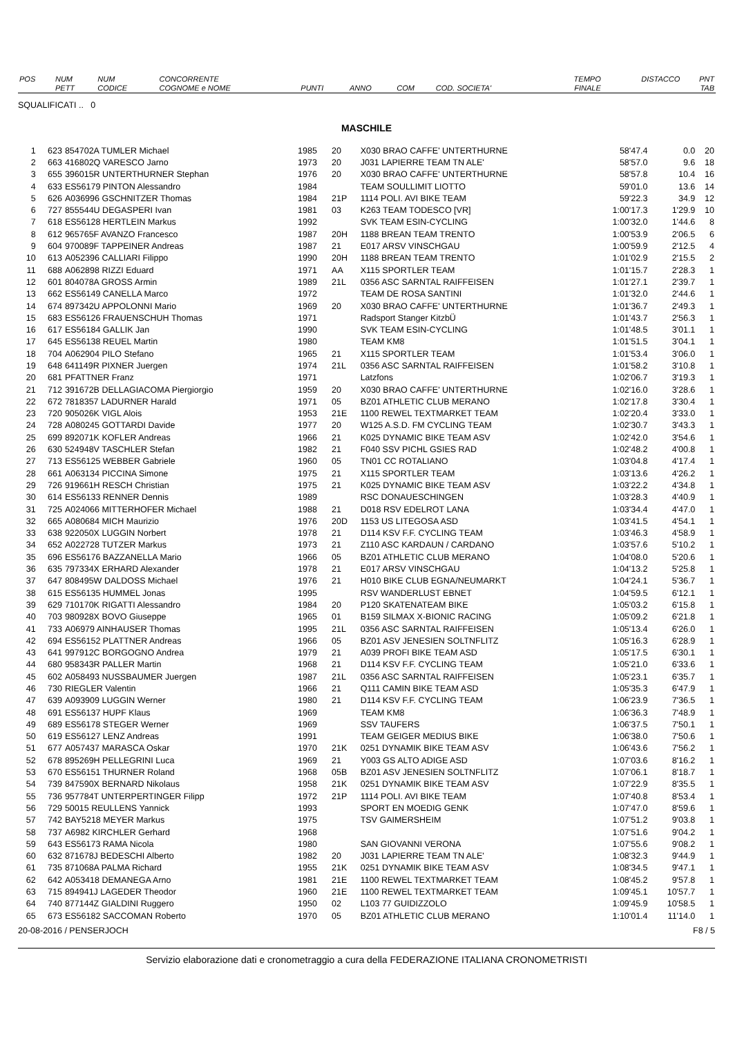| POS | NUM | NUM | CONCORRENTE | | | | | TEMPO | DISTACCO | PNT |
| --- | --- | --- | --- | --- | --- | --- | --- | --- | --- | --- |
| | PETT | CODICE | COGNOME e NOME | PUNTI | ANNO | COM | COD. SOCIETA' | FINALE | | TAB |
SQUALIFICATI .. 0
MASCHILE
| 1 | 623 | 854702A TUMLER Michael | 1985 | 20 | X030 BRAO CAFFE' UNTERTHURNE | 58'47.4 | 0.0 | 20 |
| 2 | 663 | 416802Q VARESCO Jarno | 1973 | 20 | J031 LAPIERRE TEAM TN ALE' | 58'57.0 | 9.6 | 18 |
| 3 | 655 | 396015R UNTERTHURNER Stephan | 1976 | 20 | X030 BRAO CAFFE' UNTERTHURNE | 58'57.8 | 10.4 | 16 |
| 4 | 633 | ES56179 PINTON Alessandro | 1984 | | TEAM SOULLIMIT LIOTTO | 59'01.0 | 13.6 | 14 |
| 5 | 626 | A036996 GSCHNITZER Thomas | 1984 | 21P | 1114 POLI. AVI BIKE TEAM | 59'22.3 | 34.9 | 12 |
| 6 | 727 | 855544U DEGASPERI Ivan | 1981 | 03 | K263 TEAM TODESCO [VR] | 1:00'17.3 | 1'29.9 | 10 |
| 7 | 618 | ES56128 HERTLEIN Markus | 1992 | | SVK TEAM ESIN-CYCLING | 1:00'32.0 | 1'44.6 | 8 |
| 8 | 612 | 965765F AVANZO Francesco | 1987 | 20H | 1188 BREAN TEAM TRENTO | 1:00'53.9 | 2'06.5 | 6 |
| 9 | 604 | 970089F TAPPEINER Andreas | 1987 | 21 | E017 ARSV VINSCHGAU | 1:00'59.9 | 2'12.5 | 4 |
| 10 | 613 | A052396 CALLIARI Filippo | 1990 | 20H | 1188 BREAN TEAM TRENTO | 1:01'02.9 | 2'15.5 | 2 |
| 11 | 688 | A062898 RIZZI Eduard | 1971 | AA | X115 SPORTLER TEAM | 1:01'15.7 | 2'28.3 | 1 |
| 12 | 601 | 804078A GROSS Armin | 1989 | 21L | 0356 ASC SARNTAL RAIFFEISEN | 1:01'27.1 | 2'39.7 | 1 |
| 13 | 662 | ES56149 CANELLA Marco | 1972 | | TEAM DE ROSA SANTINI | 1:01'32.0 | 2'44.6 | 1 |
| 14 | 674 | 897342U APPOLONNI Mario | 1969 | 20 | X030 BRAO CAFFE' UNTERTHURNE | 1:01'36.7 | 2'49.3 | 1 |
| 15 | 683 | ES56126 FRAUENSCHUH Thomas | 1971 | | Radsport Stanger KitzbÜ | 1:01'43.7 | 2'56.3 | 1 |
| 16 | 617 | ES56184 GALLIK Jan | 1990 | | SVK TEAM ESIN-CYCLING | 1:01'48.5 | 3'01.1 | 1 |
| 17 | 645 | ES56138 REUEL Martin | 1980 | | TEAM KM8 | 1:01'51.5 | 3'04.1 | 1 |
| 18 | 704 | A062904 PILO Stefano | 1965 | 21 | X115 SPORTLER TEAM | 1:01'53.4 | 3'06.0 | 1 |
| 19 | 648 | 641149R PIXNER Juergen | 1974 | 21L | 0356 ASC SARNTAL RAIFFEISEN | 1:01'58.2 | 3'10.8 | 1 |
| 20 | 681 | PFATTNER Franz | 1971 | | Latzfons | 1:02'06.7 | 3'19.3 | 1 |
| 21 | 712 | 391672B DELLAGIACOMA Piergiorgio | 1959 | 20 | X030 BRAO CAFFE' UNTERTHURNE | 1:02'16.0 | 3'28.6 | 1 |
| 22 | 672 | 7818357 LADURNER Harald | 1971 | 05 | BZ01 ATHLETIC CLUB MERANO | 1:02'17.8 | 3'30.4 | 1 |
| 23 | 720 | 905026K VIGL Alois | 1953 | 21E | 1100 REWEL TEXTMARKET TEAM | 1:02'20.4 | 3'33.0 | 1 |
| 24 | 728 | A080245 GOTTARDI Davide | 1977 | 20 | W125 A.S.D. FM CYCLING TEAM | 1:02'30.7 | 3'43.3 | 1 |
| 25 | 699 | 892071K KOFLER Andreas | 1966 | 21 | K025 DYNAMIC BIKE TEAM ASV | 1:02'42.0 | 3'54.6 | 1 |
| 26 | 630 | 524948V TASCHLER Stefan | 1982 | 21 | F040 SSV PICHL GSIES RAD | 1:02'48.2 | 4'00.8 | 1 |
| 27 | 713 | ES56125 WEBBER Gabriele | 1960 | 05 | TN01 CC ROTALIANO | 1:03'04.8 | 4'17.4 | 1 |
| 28 | 661 | A063134 PICCINA Simone | 1975 | 21 | X115 SPORTLER TEAM | 1:03'13.6 | 4'26.2 | 1 |
| 29 | 726 | 919661H RESCH Christian | 1975 | 21 | K025 DYNAMIC BIKE TEAM ASV | 1:03'22.2 | 4'34.8 | 1 |
| 30 | 614 | ES56133 RENNER Dennis | 1989 | | RSC DONAUESCHINGEN | 1:03'28.3 | 4'40.9 | 1 |
| 31 | 725 | A024066 MITTERHOFER Michael | 1988 | 21 | D018 RSV EDELROT LANA | 1:03'34.4 | 4'47.0 | 1 |
| 32 | 665 | A080684 MICH Maurizio | 1976 | 20D | 1153 US LITEGOSA ASD | 1:03'41.5 | 4'54.1 | 1 |
| 33 | 638 | 922050X LUGGIN Norbert | 1978 | 21 | D114 KSV F.F. CYCLING TEAM | 1:03'46.3 | 4'58.9 | 1 |
| 34 | 652 | A022728 TUTZER Markus | 1973 | 21 | Z110 ASC KARDAUN / CARDANO | 1:03'57.6 | 5'10.2 | 1 |
| 35 | 696 | ES56176 BAZZANELLA Mario | 1966 | 05 | BZ01 ATHLETIC CLUB MERANO | 1:04'08.0 | 5'20.6 | 1 |
| 36 | 635 | 797334X ERHARD Alexander | 1978 | 21 | E017 ARSV VINSCHGAU | 1:04'13.2 | 5'25.8 | 1 |
| 37 | 647 | 808495W DALDOSS Michael | 1976 | 21 | H010 BIKE CLUB EGNA/NEUMARKT | 1:04'24.1 | 5'36.7 | 1 |
| 38 | 615 | ES56135 HUMMEL Jonas | 1995 | | RSV WANDERLUST EBNET | 1:04'59.5 | 6'12.1 | 1 |
| 39 | 629 | 710170K RIGATTI Alessandro | 1984 | 20 | P120 SKATENATEAM BIKE | 1:05'03.2 | 6'15.8 | 1 |
| 40 | 703 | 980928X BOVO Giuseppe | 1965 | 01 | B159 SILMAX X-BIONIC RACING | 1:05'09.2 | 6'21.8 | 1 |
| 41 | 733 | A06979 AINHAUSER Thomas | 1995 | 21L | 0356 ASC SARNTAL RAIFFEISEN | 1:05'13.4 | 6'26.0 | 1 |
| 42 | 694 | ES56152 PLATTNER Andreas | 1966 | 05 | BZ01 ASV JENESIEN SOLTNFLITZ | 1:05'16.3 | 6'28.9 | 1 |
| 43 | 641 | 997912C BORGOGNO Andrea | 1979 | 21 | A039 PROFI BIKE TEAM ASD | 1:05'17.5 | 6'30.1 | 1 |
| 44 | 680 | 958343R PALLER Martin | 1968 | 21 | D114 KSV F.F. CYCLING TEAM | 1:05'21.0 | 6'33.6 | 1 |
| 45 | 602 | A058493 NUSSBAUMER Juergen | 1987 | 21L | 0356 ASC SARNTAL RAIFFEISEN | 1:05'23.1 | 6'35.7 | 1 |
| 46 | 730 | RIEGLER Valentin | 1966 | 21 | Q111 CAMIN BIKE TEAM ASD | 1:05'35.3 | 6'47.9 | 1 |
| 47 | 639 | A093909 LUGGIN Werner | 1980 | 21 | D114 KSV F.F. CYCLING TEAM | 1:06'23.9 | 7'36.5 | 1 |
| 48 | 691 | ES56137 HUPF Klaus | 1969 | | TEAM KM8 | 1:06'36.3 | 7'48.9 | 1 |
| 49 | 689 | ES56178 STEGER Werner | 1969 | | SSV TAUFERS | 1:06'37.5 | 7'50.1 | 1 |
| 50 | 619 | ES56127 LENZ Andreas | 1991 | | TEAM GEIGER MEDIUS BIKE | 1:06'38.0 | 7'50.6 | 1 |
| 51 | 677 | A057437 MARASCA Oskar | 1970 | 21K | 0251 DYNAMIK BIKE TEAM ASV | 1:06'43.6 | 7'56.2 | 1 |
| 52 | 678 | 895269H PELLEGRINI Luca | 1969 | 21 | Y003 GS ALTO ADIGE ASD | 1:07'03.6 | 8'16.2 | 1 |
| 53 | 670 | ES56151 THURNER Roland | 1968 | 05B | BZ01 ASV JENESIEN SOLTNFLITZ | 1:07'06.1 | 8'18.7 | 1 |
| 54 | 739 | 847590X BERNARD Nikolaus | 1958 | 21K | 0251 DYNAMIK BIKE TEAM ASV | 1:07'22.9 | 8'35.5 | 1 |
| 55 | 736 | 957784T UNTERPERTINGER Filipp | 1972 | 21P | 1114 POLI. AVI BIKE TEAM | 1:07'40.8 | 8'53.4 | 1 |
| 56 | 729 | 50015 REULLENS Yannick | 1993 | | SPORT EN MOEDIG GENK | 1:07'47.0 | 8'59.6 | 1 |
| 57 | 742 | BAY5218 MEYER Markus | 1975 | | TSV GAIMERSHEIM | 1:07'51.2 | 9'03.8 | 1 |
| 58 | 737 | A6982 KIRCHLER Gerhard | 1968 | | | 1:07'51.6 | 9'04.2 | 1 |
| 59 | 643 | ES56173 RAMA Nicola | 1980 | | SAN GIOVANNI VERONA | 1:07'55.6 | 9'08.2 | 1 |
| 60 | 632 | 871678J BEDESCHI Alberto | 1982 | 20 | J031 LAPIERRE TEAM TN ALE' | 1:08'32.3 | 9'44.9 | 1 |
| 61 | 735 | 871068A PALMA Richard | 1955 | 21K | 0251 DYNAMIK BIKE TEAM ASV | 1:08'34.5 | 9'47.1 | 1 |
| 62 | 642 | A053418 DEMANEGA Arno | 1981 | 21E | 1100 REWEL TEXTMARKET TEAM | 1:08'45.2 | 9'57.8 | 1 |
| 63 | 715 | 894941J LAGEDER Theodor | 1960 | 21E | 1100 REWEL TEXTMARKET TEAM | 1:09'45.1 | 10'57.7 | 1 |
| 64 | 740 | 877144Z GIALDINI Ruggero | 1950 | 02 | L103 77 GUIDIZZOLO | 1:09'45.9 | 10'58.5 | 1 |
| 65 | 673 | ES56182 SACCOMAN Roberto | 1970 | 05 | BZ01 ATHLETIC CLUB MERANO | 1:10'01.4 | 11'14.0 | 1 |
20-08-2016 / PENSERJOCH F8 / 5
Servizio elaborazione dati e cronometraggio a cura della FEDERAZIONE ITALIANA CRONOMETRISTI